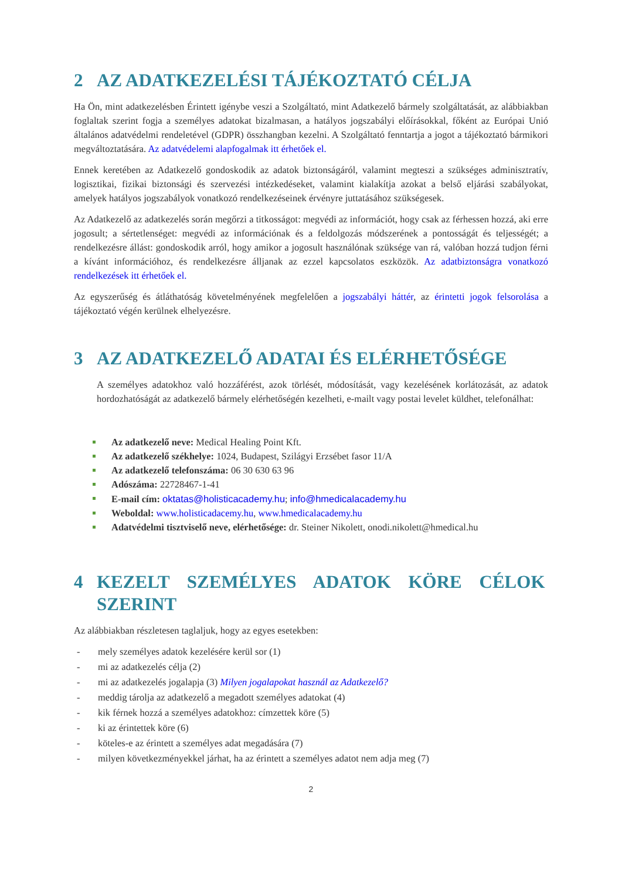2 AZ ADATKEZELÉSI TÁJÉKOZTATÓ CÉLJA
Ha Ön, mint adatkezelésben Érintett igénybe veszi a Szolgáltató, mint Adatkezelő bármely szolgáltatását, az alábbiakban foglaltak szerint fogja a személyes adatokat bizalmasan, a hatályos jogszabályi előírásokkal, főként az Európai Unió általános adatvédelmi rendeletével (GDPR) összhangban kezelni. A Szolgáltató fenntartja a jogot a tájékoztató bármikori megváltoztatására. Az adatvédelemi alapfogalmak itt érhetőek el.
Ennek keretében az Adatkezelő gondoskodik az adatok biztonságáról, valamint megteszi a szükséges adminisztratív, logisztikai, fizikai biztonsági és szervezési intézkedéseket, valamint kialakítja azokat a belső eljárási szabályokat, amelyek hatályos jogszabályok vonatkozó rendelkezéseinek érvényre juttatásához szükségesek.
Az Adatkezelő az adatkezelés során megőrzi a titkosságot: megvédi az információt, hogy csak az férhessen hozzá, aki erre jogosult; a sértetlenséget: megvédi az információnak és a feldolgozás módszerének a pontosságát és teljességét; a rendelkezésre állást: gondoskodik arról, hogy amikor a jogosult használónak szüksége van rá, valóban hozzá tudjon férni a kívánt információhoz, és rendelkezésre álljanak az ezzel kapcsolatos eszközök. Az adatbiztonságra vonatkozó rendelkezések itt érhetőek el.
Az egyszerűség és átláthatóság követelményének megfelelően a jogszabályi háttér, az érintetti jogok felsorolása a tájékoztató végén kerülnek elhelyezésre.
3 AZ ADATKEZELŐ ADATAI ÉS ELÉRHETŐSÉGE
A személyes adatokhoz való hozzáférést, azok törlését, módosítását, vagy kezelésének korlátozását, az adatok hordozhatóságát az adatkezelő bármely elérhetőségén kezelheti, e-mailt vagy postai levelet küldhet, telefonálhat:
Az adatkezelő neve: Medical Healing Point Kft.
Az adatkezelő székhelye: 1024, Budapest, Szilágyi Erzsébet fasor 11/A
Az adatkezelő telefonszáma: 06 30 630 63 96
Adószáma: 22728467-1-41
E-mail cím: oktatas@holisticacademy.hu; info@hmedicalacademy.hu
Weboldal: www.holisticadacemy.hu, www.hmedicalacademy.hu
Adatvédelmi tisztviselő neve, elérhetősége: dr. Steiner Nikolett, onodi.nikolett@hmedical.hu
4 KEZELT SZEMÉLYES ADATOK KÖRE CÉLOK SZERINT
Az alábbiakban részletesen taglaljuk, hogy az egyes esetekben:
- mely személyes adatok kezelésére kerül sor (1)
- mi az adatkezelés célja (2)
- mi az adatkezelés jogalapja (3) Milyen jogalapokat használ az Adatkezelő?
- meddig tárolja az adatkezelő a megadott személyes adatokat (4)
- kik férnek hozzá a személyes adatokhoz: címzettek köre (5)
- ki az érintettek köre (6)
- köteles-e az érintett a személyes adat megadására (7)
- milyen következményekkel járhat, ha az érintett a személyes adatot nem adja meg (7)
2